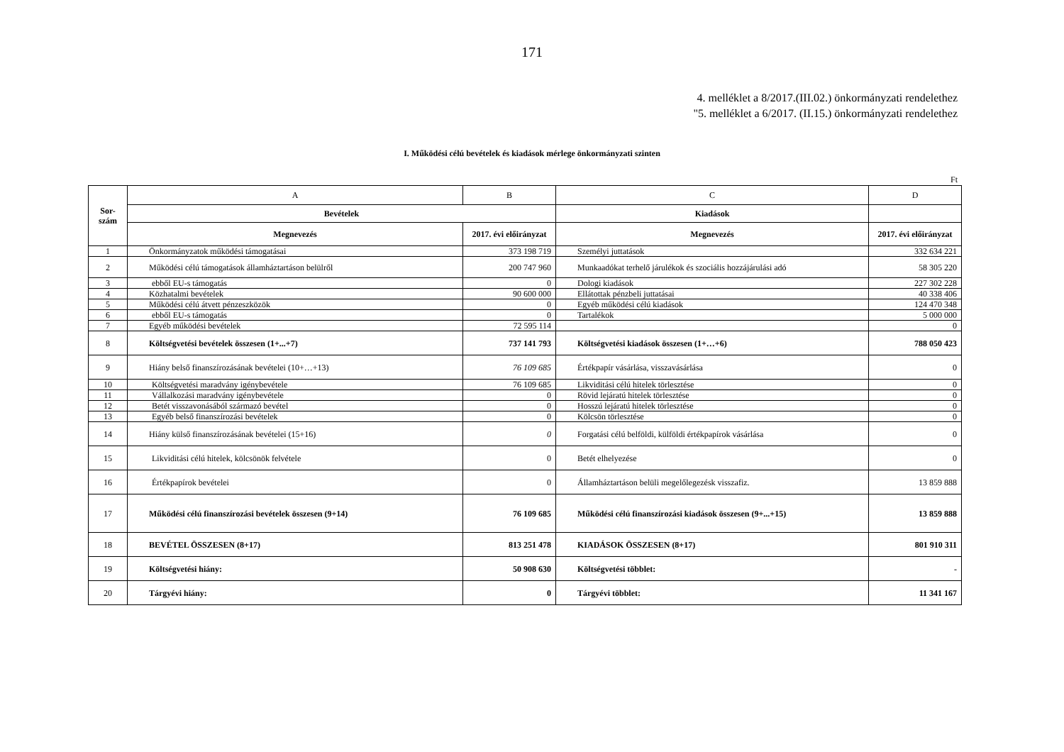171
4. melléklet a 8/2017.(III.02.) önkormányzati rendelethez
"5. melléklet a 6/2017. (II.15.) önkormányzati rendelethez
I. Működési célú bevételek és kiadások mérlege önkormányzati szinten
Ft
| Sor- szám | A | B | C | D |
| | Bevételek | | Kiadások | |
| | Megnevezés | 2017. évi előirányzat | Megnevezés | 2017. évi előirányzat |
| 1 | Önkormányzatok működési támogatásai | 373 198 719 | Személyi juttatások | 332 634 221 |
| 2 | Működési célú támogatások államháztartáson belülről | 200 747 960 | Munkaadókat terhelő járulékok és szociális hozzájárulási adó | 58 305 220 |
| 3 | ebből EU-s támogatás | 0 | Dologi kiadások | 227 302 228 |
| 4 | Közhatalmi bevételek | 90 600 000 | Ellátottak pénzbeli juttatásai | 40 338 406 |
| 5 | Működési célú átvett pénzeszközök | 0 | Egyéb működési célú kiadások | 124 470 348 |
| 6 | ebből EU-s támogatás | 0 | Tartalékok | 5 000 000 |
| 7 | Egyéb működési bevételek | 72 595 114 | | 0 |
| 8 | Költségvetési bevételek összesen (1+...+7) | 737 141 793 | Költségvetési kiadások összesen (1+…+6) | 788 050 423 |
| 9 | Hiány belső finanszírozásának bevételei (10+…+13) | 76 109 685 | Értékpapír vásárlása, visszavásárlása | 0 |
| 10 | Költségvetési maradvány igénybevétele | 76 109 685 | Likviditási célú hitelek törlesztése | 0 |
| 11 | Vállalkozási maradvány igénybevétele | 0 | Rövid lejáratú hitelek törlesztése | 0 |
| 12 | Betét visszavonásából származó bevétel | 0 | Hosszú lejáratú hitelek törlesztése | 0 |
| 13 | Egyéb belső finanszírozási bevételek | 0 | Kölcsön törlesztése | 0 |
| 14 | Hiány külső finanszírozásának bevételei (15+16) | 0 | Forgatási célú belföldi, külföldi értékpapírok vásárlása | 0 |
| 15 | Likviditási célú hitelek, kölcsönök felvétele | 0 | Betét elhelyezése | 0 |
| 16 | Értékpapírok bevételei | 0 | Államháztartáson belüli megelőlegezésk visszafiz. | 13 859 888 |
| 17 | Működési célú finanszírozási bevételek összesen (9+14) | 76 109 685 | Működési célú finanszírozási kiadások összesen (9+...+15) | 13 859 888 |
| 18 | BEVÉTEL ÖSSZESEN (8+17) | 813 251 478 | KIADÁSOK ÖSSZESEN (8+17) | 801 910 311 |
| 19 | Költségvetési hiány: | 50 908 630 | Költségvetési többlet: | - |
| 20 | Tárgyévi hiány: | 0 | Tárgyévi többlet: | 11 341 167 |